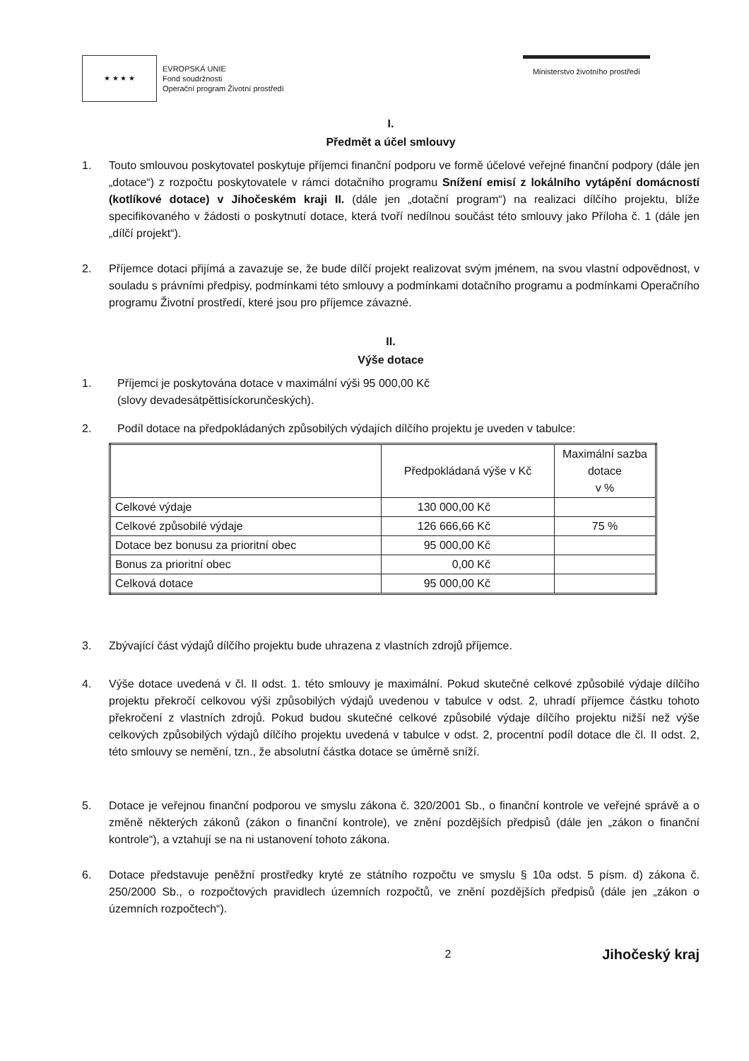★ ★ ★ ★
EVROPSKÁ UNIE
Fond soudržnosti
Operační program Životní prostředí
Ministerstvo životního prostředí
I.
Předmět a účel smlouvy
1. Touto smlouvou poskytovatel poskytuje příjemci finanční podporu ve formě účelové veřejné finanční podpory (dále jen „dotace“) z rozpočtu poskytovatele v rámci dotačního programu Snížení emisí z lokálního vytápění domácností (kotlíkové dotace) v Jihočeském kraji II. (dále jen „dotační program“) na realizaci dílčího projektu, blíže specifikovaného v žádosti o poskytnutí dotace, která tvoří nedílnou součást této smlouvy jako Příloha č. 1 (dále jen „dílčí projekt“).
2. Příjemce dotaci přijímá a zavazuje se, že bude dílčí projekt realizovat svým jménem, na svou vlastní odpovědnost, v souladu s právními předpisy, podmínkami této smlouvy a podmínkami dotačního programu a podmínkami Operačního programu Životní prostředí, které jsou pro příjemce závazné.
II.
Výše dotace
1. Příjemci je poskytována dotace v maximální výši 95 000,00 Kč
(slovy devadesátpěttisíckorunčeských).
2. Podíl dotace na předpokládaných způsobilých výdajích dílčího projektu je uveden v tabulce:
| | Předpokládaná výše v Kč | Maximální sazba dotace v % |
| --- | --- | --- |
| Celkové výdaje | 130 000,00 Kč | |
| Celkové způsobilé výdaje | 126 666,66 Kč | 75 % |
| Dotace bez bonusu za prioritní obec | 95 000,00 Kč | |
| Bonus za prioritní obec | 0,00 Kč | |
| Celková dotace | 95 000,00 Kč | |
3. Zbývající část výdajů dílčího projektu bude uhrazena z vlastních zdrojů příjemce.
4. Výše dotace uvedená v čl. II odst. 1. této smlouvy je maximální. Pokud skutečné celkové způsobilé výdaje dílčího projektu překročí celkovou výši způsobilých výdajů uvedenou v tabulce v odst. 2, uhradí příjemce částku tohoto překročení z vlastních zdrojů. Pokud budou skutečné celkové způsobilé výdaje dílčího projektu nižší než výše celkových způsobilých výdajů dílčího projektu uvedená v tabulce v odst. 2, procentní podíl dotace dle čl. II odst. 2, této smlouvy se nemění, tzn., že absolutní částka dotace se úměrně sníží.
5. Dotace je veřejnou finanční podporou ve smyslu zákona č. 320/2001 Sb., o finanční kontrole ve veřejné správě a o změně některých zákonů (zákon o finanční kontrole), ve znění pozdějších předpisů (dále jen „zákon o finanční kontrole“), a vztahují se na ni ustanovení tohoto zákona.
6. Dotace představuje peněžní prostředky kryté ze státního rozpočtu ve smyslu § 10a odst. 5 písm. d) zákona č. 250/2000 Sb., o rozpočtových pravidlech územních rozpočtů, ve znění pozdějších předpisů (dále jen „zákon o územních rozpočtech“).
2 Jihočeský kraj